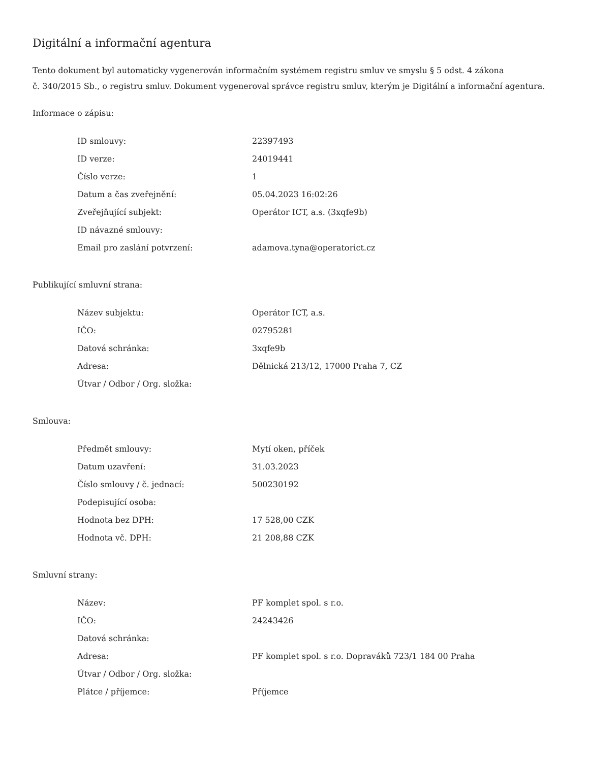Digitální a informační agentura
Tento dokument byl automaticky vygenerován informačním systémem registru smluv ve smyslu § 5 odst. 4 zákona
č. 340/2015 Sb., o registru smluv. Dokument vygeneroval správce registru smluv, kterým je Digitální a informační agentura.
Informace o zápisu:
| ID smlouvy: | 22397493 |
| ID verze: | 24019441 |
| Číslo verze: | 1 |
| Datum a čas zveřejnění: | 05.04.2023 16:02:26 |
| Zveřejňující subjekt: | Operátor ICT, a.s. (3xqfe9b) |
| ID návazné smlouvy: | |
| Email pro zaslání potvrzení: | adamova.tyna@operatorict.cz |
Publikující smluvní strana:
| Název subjektu: | Operátor ICT, a.s. |
| IČO: | 02795281 |
| Datová schránka: | 3xqfe9b |
| Adresa: | Dělnická 213/12, 17000 Praha 7, CZ |
| Útvar / Odbor / Org. složka: | |
Smlouva:
| Předmět smlouvy: | Mytí oken, příček |
| Datum uzavření: | 31.03.2023 |
| Číslo smlouvy / č. jednací: | 500230192 |
| Podepisující osoba: | |
| Hodnota bez DPH: | 17 528,00 CZK |
| Hodnota vč. DPH: | 21 208,88 CZK |
Smluvní strany:
| Název: | PF komplet spol. s r.o. |
| IČO: | 24243426 |
| Datová schránka: | |
| Adresa: | PF komplet spol. s r.o. Dopraváků 723/1 184 00 Praha |
| Útvar / Odbor / Org. složka: | |
| Plátce / příjemce: | Příjemce |